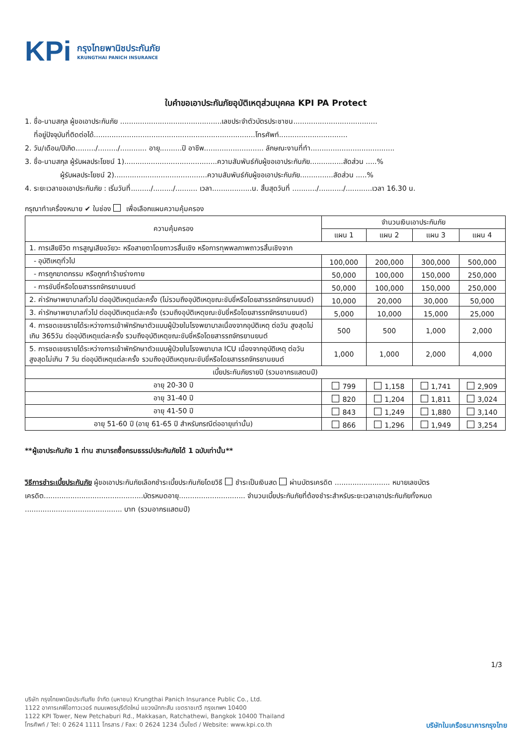KPi กรุงไทยพานิชประกันภัย
KRUNGTHAI PANICH INSURANCE
ใบคำขอเอาประกันภัยอุบัติเหตุส่วนบุคคล KPI PA Protect
1. ชื่อ-นามสกุล ผู้ขอเอาประกันภัย ..............................................เลขประจำตัวบัตรประชาชน......................................
ที่อยู่ปัจจุบันที่ติดต่อได้.........................................................................โทรศัพท์...............................
2. วัน/เดือน/ปีเกิด........./........./............ อายุ..........ปี อาชีพ........................... ลักษณะงานที่ทำ......................................
3. ชื่อ-นามสกุล ผู้รับผลประโยชน์ 1)..........................................ความสัมพันธ์กับผู้ขอเอาประกันภัย...............สัดส่วน .....%
ผู้รับผลประโยชน์ 2)..........................................ความสัมพันธ์กับผู้ขอเอาประกันภัย...............สัดส่วน .....%
4. ระยะเวลาขอเอาประกันภัย : เริ่มวันที่........./........./.......... เวลา..................น. สิ้นสุดวันที่ .........../.........../............เวลา 16.30 น.
กรุณาทำเครื่องหมาย ✔ ในช่อง เพื่อเลือกแผนความคุ้มครอง
| ความคุ้มครอง | จำนวนเงินเอาประกันภัย | | | |
| --- | --- | --- | --- | --- |
| | แผน 1 | แผน 2 | แผน 3 | แผน 4 |
| 1. การเสียชีวิต การสูญเสียอวัยวะ หรือสายตาโดยถาวรสิ้นเชิง หรือการทุพพลภาพถาวรสิ้นเชิงจาก | | | | |
| - อุบัติเหตุทั่วไป | 100,000 | 200,000 | 300,000 | 500,000 |
| - การถูกฆาตกรรม หรือถูกทำร้ายร่างกาย | 50,000 | 100,000 | 150,000 | 250,000 |
| - การขับขี่หรือโดยสารรถจักรยานยนต์ | 50,000 | 100,000 | 150,000 | 250,000 |
| 2. ค่ารักษาพยาบาลทั่วไป ต่ออุบัติเหตุแต่ละครั้ง (ไม่รวมถึงอุบัติเหตุขณะขับขี่หรือโดยสารรถจักรยานยนต์) | 10,000 | 20,000 | 30,000 | 50,000 |
| 3. ค่ารักษาพยาบาลทั่วไป ต่ออุบัติเหตุแต่ละครั้ง (รวมถึงอุบัติเหตุขณะขับขี่หรือโดยสารรถจักรยานยนต์) | 5,000 | 10,000 | 15,000 | 25,000 |
| 4. การชดเชยรายได้ระหว่างการเข้าพักรักษาตัวแบบผู้ป่วยในโรงพยาบาลเนื่องจากอุบัติเหตุ ต่อวัน สูงสุดไม่เกิน 365วัน ต่ออุบัติเหตุแต่ละครั้ง รวมถึงอุบัติเหตุขณะขับขี่หรือโดยสารรถจักรยานยนต์ | 500 | 500 | 1,000 | 2,000 |
| 5. การชดเชยรายได้ระหว่างการเข้าพักรักษาตัวแบบผู้ป่วยในโรงพยาบาล ICU เนื่องจากอุบัติเหตุ ต่อวัน สูงสุดไม่เกิน 7 วัน ต่ออุบัติเหตุแต่ละครั้ง รวมถึงอุบัติเหตุขณะขับขี่หรือโดยสารรถจักรยานยนต์ | 1,000 | 1,000 | 2,000 | 4,000 |
| เบี้ยประกันภัยรายปี (รวมอากรแสตมป์) | | | | |
| อายุ 20-30 ปี | 799 | 1,158 | 1,741 | 2,909 |
| อายุ 31-40 ปี | 820 | 1,204 | 1,811 | 3,024 |
| อายุ 41-50 ปี | 843 | 1,249 | 1,880 | 3,140 |
| อายุ 51-60 ปี (อายุ 61-65 ปี สำหรับกรณีต่ออายุเท่านั้น) | 866 | 1,296 | 1,949 | 3,254 |
**ผู้เอาประกันภัย 1 ท่าน สามารถซื้อกรมธรรม์ประกันภัยได้ 1 ฉบับเท่านั้น**
วิธีการชำระเบี้ยประกันภัย ผู้ขอเอาประกันภัยเลือกชำระเบี้ยประกันภัยโดยวิธี ชำระเป็นเงินสด ผ่านบัตรเครดิต ......................... หมายเลขบัตรเครดิต.............................................บัตรหมดอายุ.............................. จำนวนเบี้ยประกันภัยที่ต้องชำระสำหรับระยะเวลาเอาประกันภัยทั้งหมด ............................................ บาท (รวมอากรแสตมป์)
1/3
บริษัท กรุงไทยพานิชประกันภัย จำกัด (มหาชน) Krungthai Panich Insurance Public Co., Ltd.
1122 อาคารเคพีไอทาวเวอร์ ถนนเพชรบุรีตัดใหม่ แขวงมักกะสัน เขตราชเทวี กรุงเทพฯ 10400
1122 KPI Tower, New Petchaburi Rd., Makkasan, Ratchathewi, Bangkok 10400 Thailand
โทรศัพท์ / Tel: 0 2624 1111 โทรสาร / Fax: 0 2624 1234 เว็บไซต์ / Website: www.kpi.co.th
บริษัทในเครือธนาคารกรุงไทย